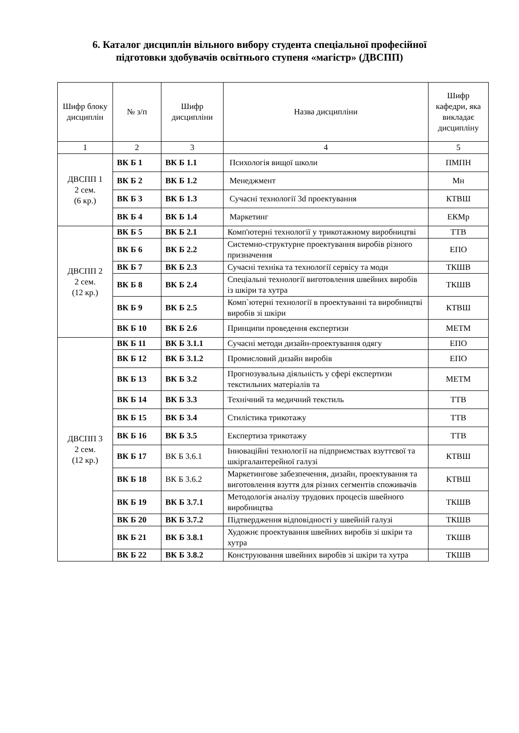6. Каталог дисциплін вільного вибору студента спеціальної професійної
підготовки здобувачів освітнього ступеня «магістр» (ДВСПП)
| Шифр блоку дисциплін | № з/п | Шифр дисципліни | Назва дисципліни | Шифр кафедри, яка викладає дисципліну |
| --- | --- | --- | --- | --- |
| 1 | 2 | 3 | 4 | 5 |
| ДВСПП 1 2 сем. (6 кр.) | ВК Б 1 | ВК Б 1.1 | Психологія вищої школи | ПМПН |
| | ВК Б 2 | ВК Б 1.2 | Менеджмент | Мн |
| | ВК Б 3 | ВК Б 1.3 | Сучасні технології 3d проектування | КТВШ |
| | ВК Б 4 | ВК Б 1.4 | Маркетинг | ЕКМр |
| ДВСПП 2 2 сем. (12 кр.) | ВК Б 5 | ВК Б 2.1 | Комп'ютерні технології у трикотажному виробництві | ТТВ |
| | ВК Б 6 | ВК Б 2.2 | Системно-структурне проектування виробів різного призначення | ЕПО |
| | ВК Б 7 | ВК Б 2.3 | Сучасні техніка та технології сервісу та моди | ТКШВ |
| | ВК Б 8 | ВК Б 2.4 | Спеціальні технології виготовлення швейних виробів із шкіри та хутра | ТКШВ |
| | ВК Б 9 | ВК Б 2.5 | Комп`ютерні технології в проектуванні та виробництві виробів зі шкіри | КТВШ |
| | ВК Б 10 | ВК Б 2.6 | Принципи проведення експертизи | МЕТМ |
| ДВСПП 3 2 сем. (12 кр.) | ВК Б 11 | ВК Б 3.1.1 | Сучасні методи дизайн-проектування одягу | ЕПО |
| | ВК Б 12 | ВК Б 3.1.2 | Промисловий дизайн виробів | ЕПО |
| | ВК Б 13 | ВК Б 3.2 | Прогнозувальна діяльність у сфері експертизи текстильних матеріалів та | МЕТМ |
| | ВК Б 14 | ВК Б 3.3 | Технічний та медичний текстиль | ТТВ |
| | ВК Б 15 | ВК Б 3.4 | Стилістика трикотажу | ТТВ |
| | ВК Б 16 | ВК Б 3.5 | Експертиза трикотажу | ТТВ |
| | ВК Б 17 | ВК Б 3.6.1 | Інноваційні технології на підприємствах взуттєвої та шкіргалантерейної галузі | КТВШ |
| | ВК Б 18 | ВК Б 3.6.2 | Маркетингове забезпечення, дизайн, проектування та виготовлення взуття для різних сегментів споживачів | КТВШ |
| | ВК Б 19 | ВК Б 3.7.1 | Методологія аналізу трудових процесів швейного виробництва | ТКШВ |
| | ВК Б 20 | ВК Б 3.7.2 | Підтвердження відповідності у швейній галузі | ТКШВ |
| | ВК Б 21 | ВК Б 3.8.1 | Художнє проектування швейних виробів зі шкіри та хутра | ТКШВ |
| | ВК Б 22 | ВК Б 3.8.2 | Конструювання швейних виробів зі шкіри та хутра | ТКШВ |